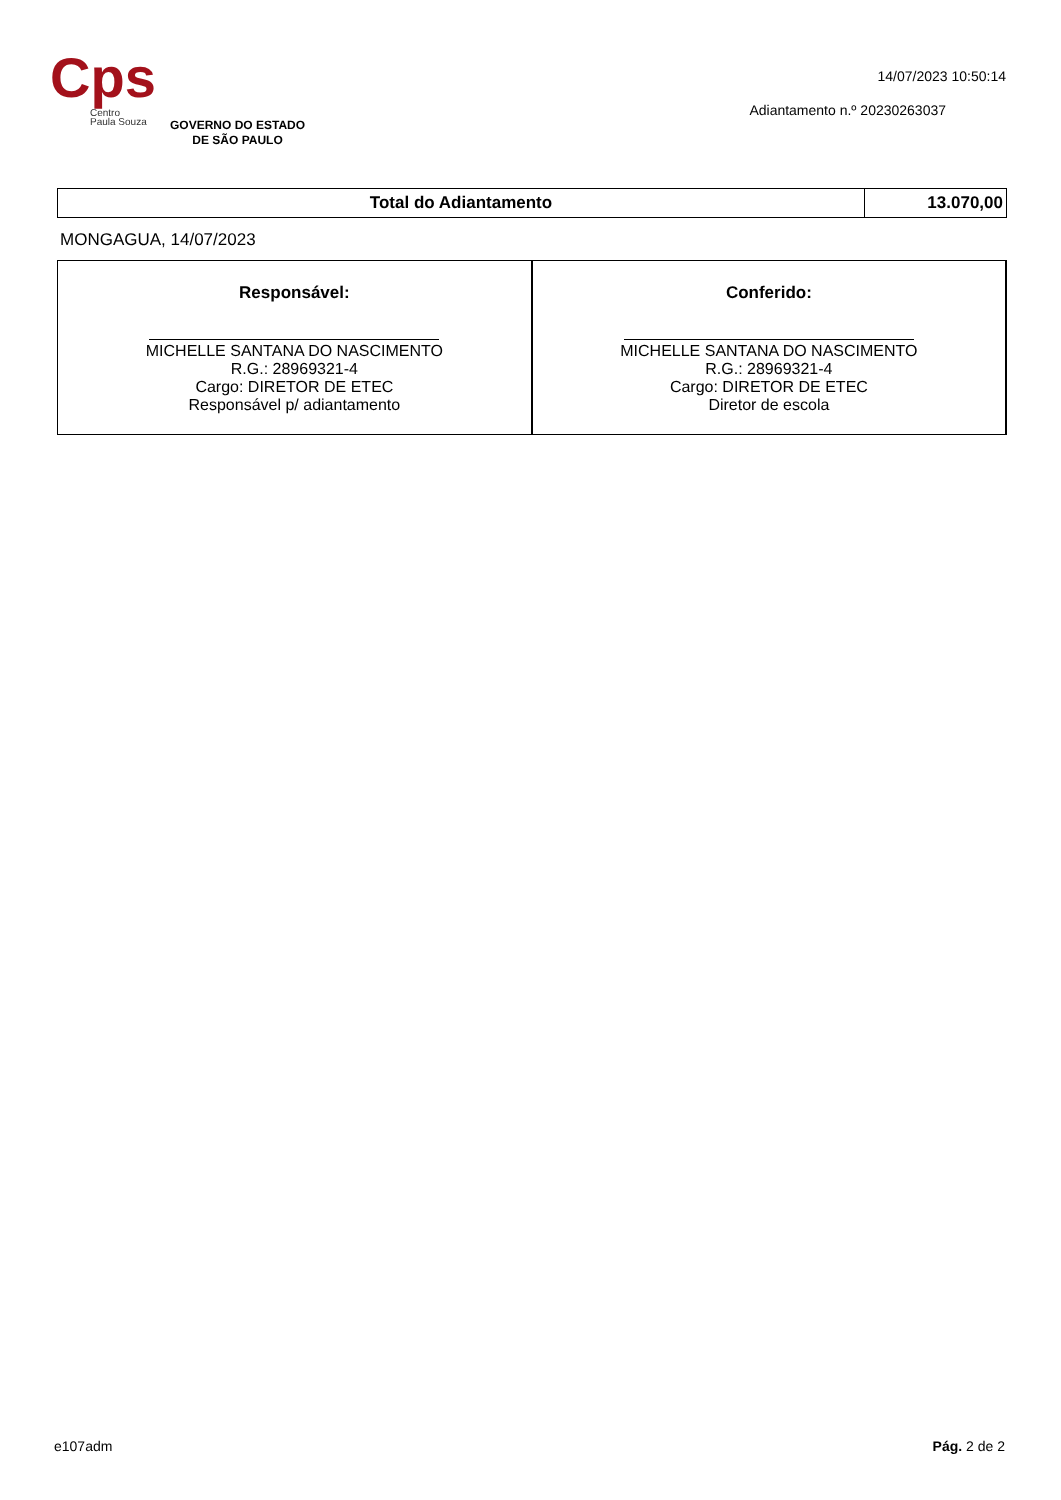Cps
Centro
Paula Souza
GOVERNO DO ESTADO
DE SÃO PAULO
14/07/2023 10:50:14
Adiantamento n.º 20230263037
| Total do Adiantamento | 13.070,00 |
MONGAGUA, 14/07/2023
| Responsável: MICHELLE SANTANA DO NASCIMENTO R.G.: 28969321-4 Cargo: DIRETOR DE ETEC Responsável p/ adiantamento | Conferido: MICHELLE SANTANA DO NASCIMENTO R.G.: 28969321-4 Cargo: DIRETOR DE ETEC Diretor de escola |
e107adm Pág. 2 de 2